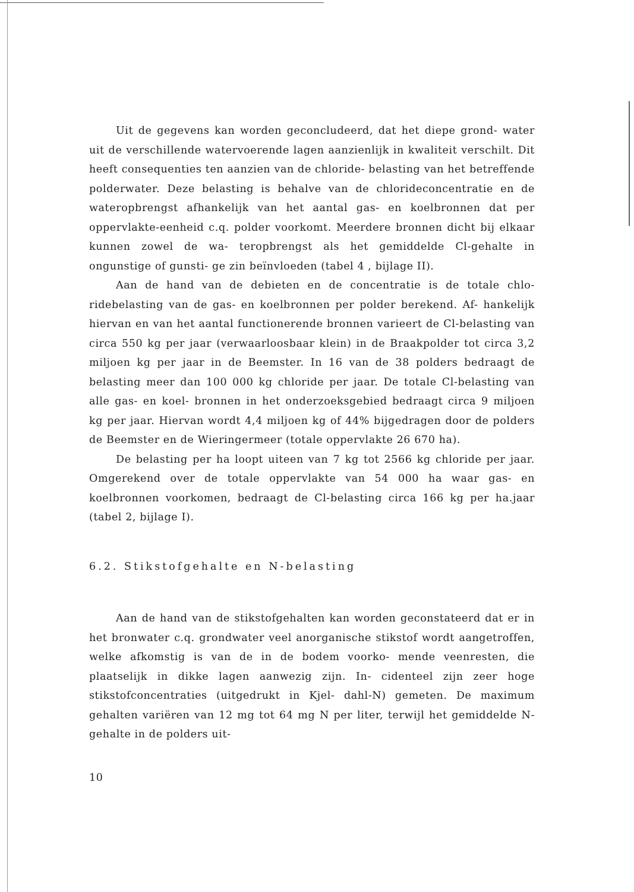Uit de gegevens kan worden geconcludeerd, dat het diepe grond- water uit de verschillende watervoerende lagen aanzienlijk in kwaliteit verschilt. Dit heeft consequenties ten aanzien van de chloride- belasting van het betreffende polderwater. Deze belasting is behalve van de chlorideconcentratie en de wateropbrengst afhankelijk van het aantal gas- en koelbronnen dat per oppervlakte-eenheid c.q. polder voorkomt. Meerdere bronnen dicht bij elkaar kunnen zowel de wa- teropbrengst als het gemiddelde Cl-gehalte in ongunstige of gunsti- ge zin beïnvloeden (tabel 4 , bijlage II).
Aan de hand van de debieten en de concentratie is de totale chlo- ridebelasting van de gas- en koelbronnen per polder berekend. Af- hankelijk hiervan en van het aantal functionerende bronnen varieert de Cl-belasting van circa 550 kg per jaar (verwaarloosbaar klein) in de Braakpolder tot circa 3,2 miljoen kg per jaar in de Beemster. In 16 van de 38 polders bedraagt de belasting meer dan 100 000 kg chloride per jaar. De totale Cl-belasting van alle gas- en koel- bronnen in het onderzoeksgebied bedraagt circa 9 miljoen kg per jaar. Hiervan wordt 4,4 miljoen kg of 44% bijgedragen door de polders de Beemster en de Wieringermeer (totale oppervlakte 26 670 ha).
De belasting per ha loopt uiteen van 7 kg tot 2566 kg chloride per jaar. Omgerekend over de totale oppervlakte van 54 000 ha waar gas- en koelbronnen voorkomen, bedraagt de Cl-belasting circa 166 kg per ha.jaar (tabel 2, bijlage I).
6.2. Stikstofgehalte en N-belasting
Aan de hand van de stikstofgehalten kan worden geconstateerd dat er in het bronwater c.q. grondwater veel anorganische stikstof wordt aangetroffen, welke afkomstig is van de in de bodem voorko- mende veenresten, die plaatselijk in dikke lagen aanwezig zijn. In- cidenteel zijn zeer hoge stikstofconcentraties (uitgedrukt in Kjel- dahl-N) gemeten. De maximum gehalten variëren van 12 mg tot 64 mg N per liter, terwijl het gemiddelde N-gehalte in de polders uit-
10